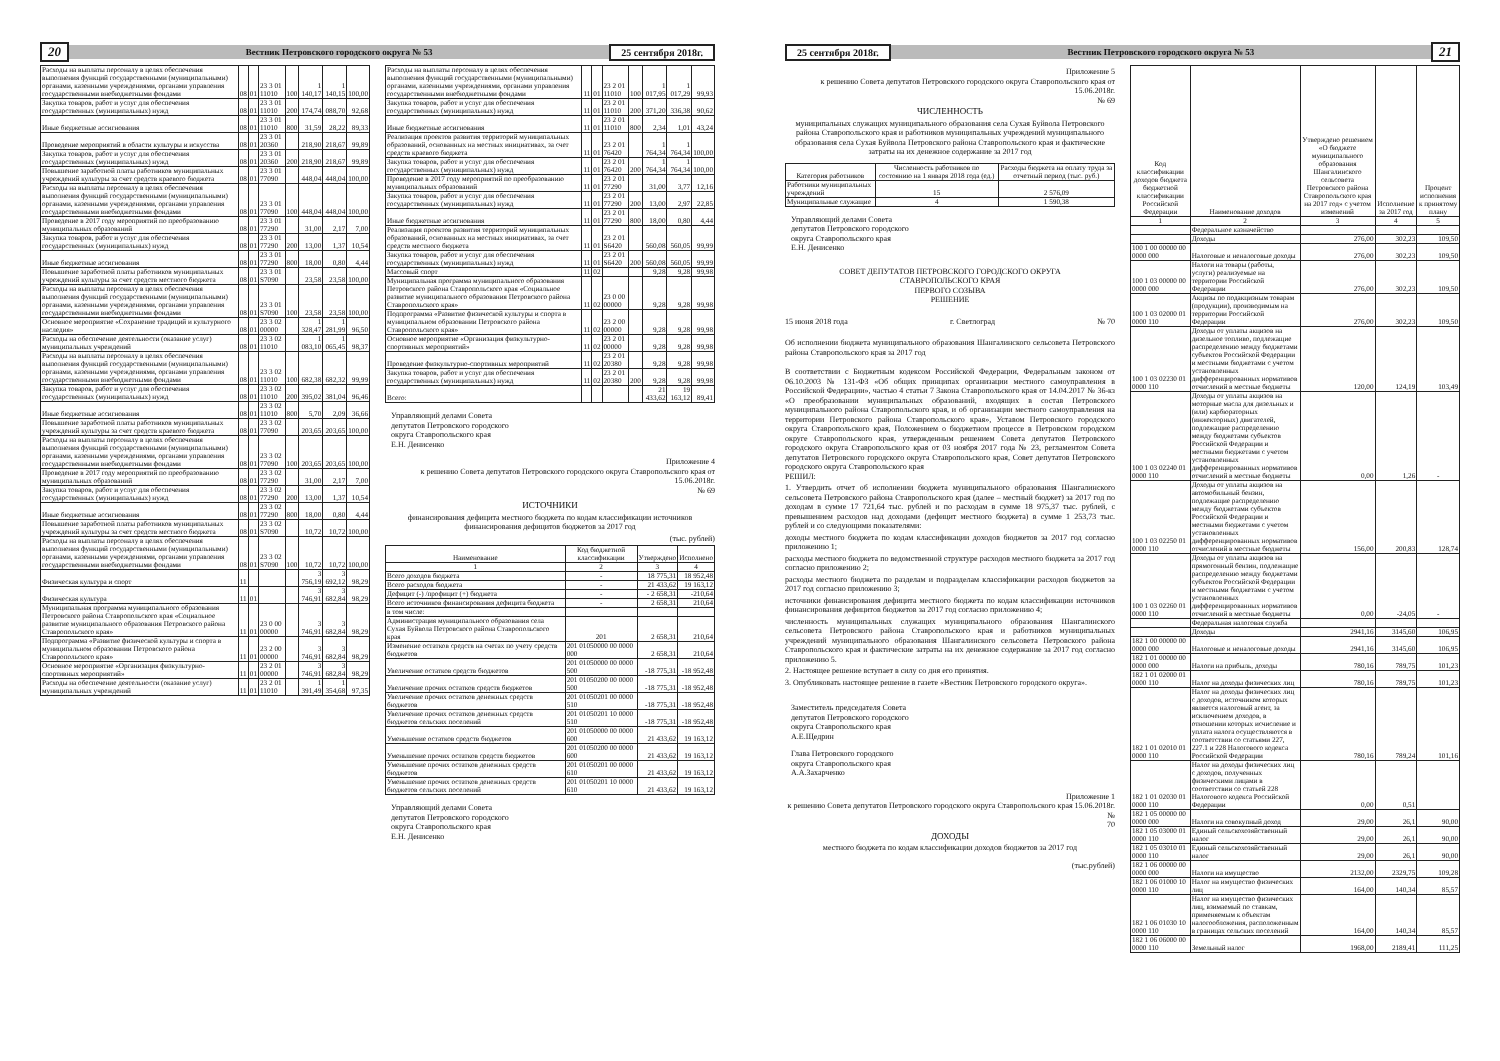20 Вестник Петровского городского округа № 53 25 сентября 2018г.
| Расходы на выплаты персоналу в целях обеспечения выполнения функций государственными (муниципальными) органами, казенными учреждениями, органами управления государственными внебюджетными фондами | 08 | 01 | 23 3 01 11010 | 100 | 1 140,17 | 1 140,15 | 100,00 |
| Закупка товаров, работ и услуг для обеспечения государственных (муниципальных) нужд | 08 | 01 | 23 3 01 11010 | 200 | 174,74 | 088,70 | 92,68 |
| Иные бюджетные ассигнования | 08 | 01 | 23 3 01 11010 | 800 | 31,59 | 28,22 | 89,33 |
| Проведение мероприятий в области культуры и искусства | 08 | 01 | 23 3 01 20360 | | 218,90 | 218,67 | 99,89 |
| Закупка товаров, работ и услуг для обеспечения государственных (муниципальных) нужд | 08 | 01 | 23 3 01 20360 | 200 | 218,90 | 218,67 | 99,89 |
| Повышение заработной платы работников муниципальных учреждений культуры за счет средств краевого бюджета | 08 | 01 | 23 3 01 77090 | | 448,04 | 448,04 | 100,00 |
| Расходы на выплаты персоналу в целях обеспечения выполнения функций государственными (муниципальными) органами, казенными учреждениями, органами управления государственными внебюджетными фондами | 08 | 01 | 23 3 01 77090 | 100 | 448,04 | 448,04 | 100,00 |
| Проведение в 2017 году мероприятий по преобразованию муниципальных образований | 08 | 01 | 23 3 01 77290 | | 31,00 | 2,17 | 7,00 |
| Закупка товаров, работ и услуг для обеспечения государственных (муниципальных) нужд | 08 | 01 | 23 3 01 77290 | 200 | 13,00 | 1,37 | 10,54 |
| Иные бюджетные ассигнования | 08 | 01 | 23 3 01 77290 | 800 | 18,00 | 0,80 | 4,44 |
| Повышение заработной платы работников муниципальных учреждений культуры за счет средств местного бюджета | 08 | 01 | 23 3 01 S7090 | | 23,58 | 23,58 | 100,00 |
| Расходы на выплаты персоналу в целях обеспечения выполнения функций государственными (муниципальными) органами, казенными учреждениями, органами управления государственными внебюджетными фондами | 08 | 01 | 23 3 01 S7090 | 100 | 23,58 | 23,58 | 100,00 |
| Основное мероприятие «Сохранение традиций и культурного наследия» | 08 | 01 | 23 3 02 00000 | | 1 328,47 | 1 281,99 | 96,50 |
| Расходы на обеспечение деятельности (оказание услуг) муниципальных учреждений | 08 | 01 | 23 3 02 11010 | | 1 083,10 | 1 065,45 | 98,37 |
| Расходы на выплаты персоналу в целях обеспечения выполнения функций государственными (муниципальными) органами, казенными учреждениями, органами управления государственными внебюджетными фондами | 08 | 01 | 23 3 02 11010 | 100 | 682,38 | 682,32 | 99,99 |
| Закупка товаров, работ и услуг для обеспечения государственных (муниципальных) нужд | 08 | 01 | 23 3 02 11010 | 200 | 395,02 | 381,04 | 96,46 |
| Иные бюджетные ассигнования | 08 | 01 | 23 3 02 11010 | 800 | 5,70 | 2,09 | 36,66 |
| Повышение заработной платы работников муниципальных учреждений культуры за счет средств краевого бюджета | 08 | 01 | 23 3 02 77090 | | 203,65 | 203,65 | 100,00 |
| Расходы на выплаты персоналу в целях обеспечения выполнения функций государственными (муниципальными) органами, казенными учреждениями, органами управления государственными внебюджетными фондами | 08 | 01 | 23 3 02 77090 | 100 | 203,65 | 203,65 | 100,00 |
| Проведение в 2017 году мероприятий по преобразованию муниципальных образований | 08 | 01 | 23 3 02 77290 | | 31,00 | 2,17 | 7,00 |
| Закупка товаров, работ и услуг для обеспечения государственных (муниципальных) нужд | 08 | 01 | 23 3 02 77290 | 200 | 13,00 | 1,37 | 10,54 |
| Иные бюджетные ассигнования | 08 | 01 | 23 3 02 77290 | 800 | 18,00 | 0,80 | 4,44 |
| Повышение заработной платы работников муниципальных учреждений культуры за счет средств местного бюджета | 08 | 01 | 23 3 02 S7090 | | 10,72 | 10,72 | 100,00 |
| Расходы на выплаты персоналу в целях обеспечения выполнения функций государственными (муниципальными) органами, казенными учреждениями, органами управления государственными внебюджетными фондами | 08 | 01 | 23 3 02 S7090 | 100 | 10,72 | 10,72 | 100,00 |
| Физическая культура и спорт | 11 | | | | 3 756,19 | 3 692,12 | 98,29 |
| Физическая культура | 11 | 01 | | | 3 746,91 | 3 682,84 | 98,29 |
| Муниципальная программа муниципального образования Петровского района Ставропольского края «Социальное развитие муниципального образования Петровского района Ставропольского края» | 11 | 01 | 23 0 00 00000 | | 3 746,91 | 3 682,84 | 98,29 |
| Подпрограмма «Развитие физической культуры и спорта в муниципальном образовании Петровского района Ставропольского края» | 11 | 01 | 23 2 00 00000 | | 3 746,91 | 3 682,84 | 98,29 |
| Основное мероприятие «Организация физкультурно-спортивных мероприятий» | 11 | 01 | 23 2 01 00000 | | 3 746,91 | 3 682,84 | 98,29 |
| Расходы на обеспечение деятельности (оказание услуг) муниципальных учреждений | 11 | 01 | 23 2 01 11010 | | 1 391,49 | 1 354,68 | 97,35 |
| Расходы на выплаты персоналу в целях обеспечения выполнения функций государственными (муниципальными) органами, казенными учреждениями, органами управления государственными внебюджетными фондами | 11 | 01 | 23 2 01 11010 | 100 | 1 017,95 | 1 017,29 | 99,93 |
| Закупка товаров, работ и услуг для обеспечения государственных (муниципальных) нужд | 11 | 01 | 23 2 01 11010 | 200 | 371,20 | 336,38 | 90,62 |
| Иные бюджетные ассигнования | 11 | 01 | 23 2 01 11010 | 800 | 2,34 | 1,01 | 43,24 |
| Реализация проектов развития территорий муниципальных образований, основанных на местных инициативах, за счет средств краевого бюджета | 11 | 01 | 23 2 01 76420 | | 1 764,34 | 1 764,34 | 100,00 |
| Закупка товаров, работ и услуг для обеспечения государственных (муниципальных) нужд | 11 | 01 | 23 2 01 76420 | 200 | 1 764,34 | 1 764,34 | 100,00 |
| Проведение в 2017 году мероприятий по преобразованию муниципальных образований | 11 | 01 | 23 2 01 77290 | | 31,00 | 3,77 | 12,16 |
| Закупка товаров, работ и услуг для обеспечения государственных (муниципальных) нужд | 11 | 01 | 23 2 01 77290 | 200 | 13,00 | 2,97 | 22,85 |
| Иные бюджетные ассигнования | 11 | 01 | 23 2 01 77290 | 800 | 18,00 | 0,80 | 4,44 |
| Реализация проектов развития территорий муниципальных образований, основанных на местных инициативах, за счет средств местного бюджета | 11 | 01 | 23 2 01 S6420 | | 560,08 | 560,05 | 99,99 |
| Закупка товаров, работ и услуг для обеспечения государственных (муниципальных) нужд | 11 | 01 | 23 2 01 S6420 | 200 | 560,08 | 560,05 | 99,99 |
| Массовый спорт | 11 | 02 | | | 9,28 | 9,28 | 99,98 |
| Муниципальная программа муниципального образования Петровского района Ставропольского края «Социальное развитие муниципального образования Петровского района Ставропольского края» | 11 | 02 | 23 0 00 00000 | | 9,28 | 9,28 | 99,98 |
| Подпрограмма «Развитие физической культуры и спорта в муниципальном образовании Петровского района Ставропольского края» | 11 | 02 | 23 2 00 00000 | | 9,28 | 9,28 | 99,98 |
| Основное мероприятие «Организация физкультурно-спортивных мероприятий» | 11 | 02 | 23 2 01 00000 | | 9,28 | 9,28 | 99,98 |
| Проведение физкультурно-спортивных мероприятий | 11 | 02 | 23 2 01 20380 | | 9,28 | 9,28 | 99,98 |
| Закупка товаров, работ и услуг для обеспечения государственных (муниципальных) нужд | 11 | 02 | 23 2 01 20380 | 200 | 9,28 | 9,28 | 99,98 |
| Всего: | | | | | 21 433,62 | 19 163,12 | 89,41 |
Управляющий делами Совета
депутатов Петровского городского
округа Ставропольского края
Е.Н. Денисенко
Приложение 4
к решению Совета депутатов Петровского городского округа Ставропольского края от 15.06.2018г.
№ 69
ИСТОЧНИКИ
финансирования дефицита местного бюджета по кодам классификации источников финансирования дефицитов бюджетов за 2017 год
(тыс. рублей)
| Наименование | Код бюджетной классификации | Утверждено | Исполнено |
| --- | --- | --- | --- |
| 1 | 2 | 3 | 4 |
| Всего доходов бюджета | - | 18 775,31 | 18 952,48 |
| Всего расходов бюджета | - | 21 433,62 | 19 163,12 |
| Дефицит (-) /профицит (+) бюджета | - | - 2 658,31 | -210,64 |
| Всего источников финансирования дефицита бюджета | - | 2 658,31 | 210,64 |
| в том числе: | | | |
| Администрация муниципального образования села Сухая Буйвола Петровского района Ставропольского края | 201 | 2 658,31 | 210,64 |
| Изменение остатков средств на счетах по учету средств бюджетов | 201 01050000 00 0000 000 | 2 658,31 | 210,64 |
| Увеличение остатков средств бюджетов | 201 01050000 00 0000 500 | -18 775,31 | -18 952,48 |
| Увеличение прочих остатков средств бюджетов | 201 01050200 00 0000 500 | -18 775,31 | -18 952,48 |
| Увеличение прочих остатков денежных средств бюджетов | 201 01050201 00 0000 510 | -18 775,31 | -18 952,48 |
| Увеличение прочих остатков денежных средств бюджетов сельских поселений | 201 01050201 10 0000 510 | -18 775,31 | -18 952,48 |
| Уменьшение остатков средств бюджетов | 201 01050000 00 0000 600 | 21 433,62 | 19 163,12 |
| Уменьшение прочих остатков средств бюджетов | 201 01050200 00 0000 600 | 21 433,62 | 19 163,12 |
| Уменьшение прочих остатков денежных средств бюджетов | 201 01050201 00 0000 610 | 21 433,62 | 19 163,12 |
| Уменьшение прочих остатков денежных средств бюджетов сельских поселений | 201 01050201 10 0000 610 | 21 433,62 | 19 163,12 |
Управляющий делами Совета
депутатов Петровского городского
округа Ставропольского края
Е.Н. Денисенко
25 сентября 2018г. Вестник Петровского городского округа № 53 21
Приложение 5
к решению Совета депутатов Петровского городского округа Ставропольского края от 15.06.2018г.
№ 69
ЧИСЛЕННОСТЬ
муниципальных служащих муниципального образования села Сухая Буйвола Петровского района Ставропольского края и работников муниципальных учреждений муниципального образования села Сухая Буйвола Петровского района Ставропольского края и фактические затраты на их денежное содержание за 2017 год
| Категория работников | Численность работников по состоянию на 1 января 2018 года (ед.) | Расходы бюджета на оплату труда за отчетный период (тыс. руб.) |
| --- | --- | --- |
| Работники муниципальных учреждений | 15 | 2 576,09 |
| Муниципальные служащие | 4 | 1 590,38 |
Управляющий делами Совета
депутатов Петровского городского
округа Ставропольского края
Е.Н. Денисенко
СОВЕТ ДЕПУТАТОВ ПЕТРОВСКОГО ГОРОДСКОГО ОКРУГА
СТАВРОПОЛЬСКОГО КРАЯ
ПЕРВОГО СОЗЫВА
РЕШЕНИЕ
15 июня 2018 года г. Светлоград № 70
Об исполнении бюджета муниципального образования Шангалинского сельсовета Петровского района Ставропольского края за 2017 год
В соответствии с Бюджетным кодексом Российской Федерации, Федеральным законом от 06.10.2003 № 131-ФЗ «Об общих принципах организации местного самоуправления в Российской Федерации», частью 4 статьи 7 Закона Ставропольского края от 14.04.2017 № 36-кз «О преобразовании муниципальных образований, входящих в состав Петровского муниципального района Ставропольского края, и об организации местного самоуправления на территории Петровского района Ставропольского края», Уставом Петровского городского округа Ставропольского края, Положением о бюджетном процессе в Петровском городском округе Ставропольского края, утвержденным решением Совета депутатов Петровского городского округа Ставропольского края от 03 ноября 2017 года № 23, регламентом Совета депутатов Петровского городского округа Ставропольского края, Совет депутатов Петровского городского округа Ставропольского края
РЕШИЛ:
1. Утвердить отчет об исполнении бюджета муниципального образования Шангалинского сельсовета Петровского района Ставропольского края (далее – местный бюджет) за 2017 год по доходам в сумме 17 721,64 тыс. рублей и по расходам в сумме 18 975,37 тыс. рублей, с превышением расходов над доходами (дефицит местного бюджета) в сумме 1 253,73 тыс. рублей и со следующими показателями:
доходы местного бюджета по кодам классификации доходов бюджетов за 2017 год согласно приложению 1;
расходы местного бюджета по ведомственной структуре расходов местного бюджета за 2017 год согласно приложению 2;
расходы местного бюджета по разделам и подразделам классификации расходов бюджетов за 2017 год согласно приложению 3;
источники финансирования дефицита местного бюджета по кодам классификации источников финансирования дефицитов бюджетов за 2017 год согласно приложению 4;
численность муниципальных служащих муниципального образования Шангалинского сельсовета Петровского района Ставропольского края и работников муниципальных учреждений муниципального образования Шангалинского сельсовета Петровского района Ставропольского края и фактические затраты на их денежное содержание за 2017 год согласно приложению 5.
2. Настоящее решение вступает в силу со дня его принятия.
3. Опубликовать настоящее решение в газете «Вестник Петровского городского округа».
Заместитель председателя Совета
депутатов Петровского городского
округа Ставропольского края
А.Е.Щедрин
Глава Петровского городского
округа Ставропольского края
А.А.Захарченко
Приложение 1
к решению Совета депутатов Петровского городского округа Ставропольского края 15.06.2018г. №
70
ДОХОДЫ
местного бюджета по кодам классификации доходов бюджетов за 2017 год
(тыс.рублей)
| Код классификации доходов бюджета бюджетной классификации Российской Федерации | Наименование доходов | Утверждено решением «О бюджете муниципального образования Шангалинского сельсовета Петровского района Ставропольского края на 2017 год» с учетом изменений | Исполнение за 2017 год | Процент исполнения к принятому плану |
| --- | --- | --- | --- | --- |
| 1 | 2 | 3 | 4 | 5 |
| | Федеральное казначейство | | | |
| | Доходы | 276,00 | 302,23 | 109,50 |
| 100 1 00 00000 00 0000 000 | Налоговые и неналоговые доходы | 276,00 | 302,23 | 109,50 |
| 100 1 03 00000 00 0000 000 | Налоги на товары (работы, услуги) реализуемые на территории Российской Федерации | 276,00 | 302,23 | 109,50 |
| 100 1 03 02000 01 0000 110 | Акцизы по подакцизным товарам (продукции), производимым на территории Российской Федерации | 276,00 | 302,23 | 109,50 |
| 100 1 03 02230 01 0000 110 | Доходы от уплаты акцизов на дизельное топливо, подлежащие распределению между бюджетами субъектов Российской Федерации и местными бюджетами с учетом установленных дифференцированных нормативов отчислений в местные бюджеты | 120,00 | 124,19 | 103,49 |
| 100 1 03 02240 01 0000 110 | Доходы от уплаты акцизов на моторные масла для дизельных и (или) карбюраторных (инжекторных) двигателей, подлежащие распределению между бюджетами субъектов Российской Федерации и местными бюджетами с учетом установленных дифференцированных нормативов отчислений в местные бюджеты | 0,00 | 1,26 | - |
| 100 1 03 02250 01 0000 110 | Доходы от уплаты акцизов на автомобильный бензин, подлежащие распределению между бюджетами субъектов Российской Федерации и местными бюджетами с учетом установленных дифференцированных нормативов отчислений в местные бюджеты | 156,00 | 200,83 | 128,74 |
| 100 1 03 02260 01 0000 110 | Доходы от уплаты акцизов на прямогонный бензин, подлежащие распределению между бюджетами субъектов Российской Федерации и местными бюджетами с учетом установленных дифференцированных нормативов отчислений в местные бюджеты | 0,00 | -24,05 | - |
| | Федеральная налоговая служба | | | |
| | Доходы | 2941,16 | 3145,60 | 106,95 |
| 182 1 00 00000 00 0000 000 | Налоговые и неналоговые доходы | 2941,16 | 3145,60 | 106,95 |
| 182 1 01 00000 00 0000 000 | Налоги на прибыль, доходы | 780,16 | 789,75 | 101,23 |
| 182 1 01 02000 01 0000 110 | Налог на доходы физических лиц | 780,16 | 789,75 | 101,23 |
| 182 1 01 02010 01 0000 110 | Налог на доходы физических лиц с доходов, источником которых является налоговый агент, за исключением доходов, в отношении которых исчисление и уплата налога осуществляются в соответствии со статьями 227, 227.1 и 228 Налогового кодекса Российской Федерации | 780,16 | 789,24 | 101,16 |
| 182 1 01 02030 01 0000 110 | Налог на доходы физических лиц с доходов, полученных физическими лицами в соответствии со статьей 228 Налогового кодекса Российской Федерации | 0,00 | 0,51 | |
| 182 1 05 00000 00 0000 000 | Налоги на совокупный доход | 29,00 | 26,1 | 90,00 |
| 182 1 05 03000 01 0000 110 | Единый сельскохозяйственный налог | 29,00 | 26,1 | 90,00 |
| 182 1 05 03010 01 0000 110 | Единый сельскохозяйственный налог | 29,00 | 26,1 | 90,00 |
| 182 1 06 00000 00 0000 000 | Налоги на имущество | 2132,00 | 2329,75 | 109,28 |
| 182 1 06 01000 10 0000 110 | Налог на имущество физических лиц | 164,00 | 140,34 | 85,57 |
| 182 1 06 01030 10 0000 110 | Налог на имущество физических лиц, взимаемый по ставкам, применяемым к объектам налогообложения, расположенным в границах сельских поселений | 164,00 | 140,34 | 85,57 |
| 182 1 06 06000 00 0000 110 | Земельный налог | 1968,00 | 2189,41 | 111,25 |